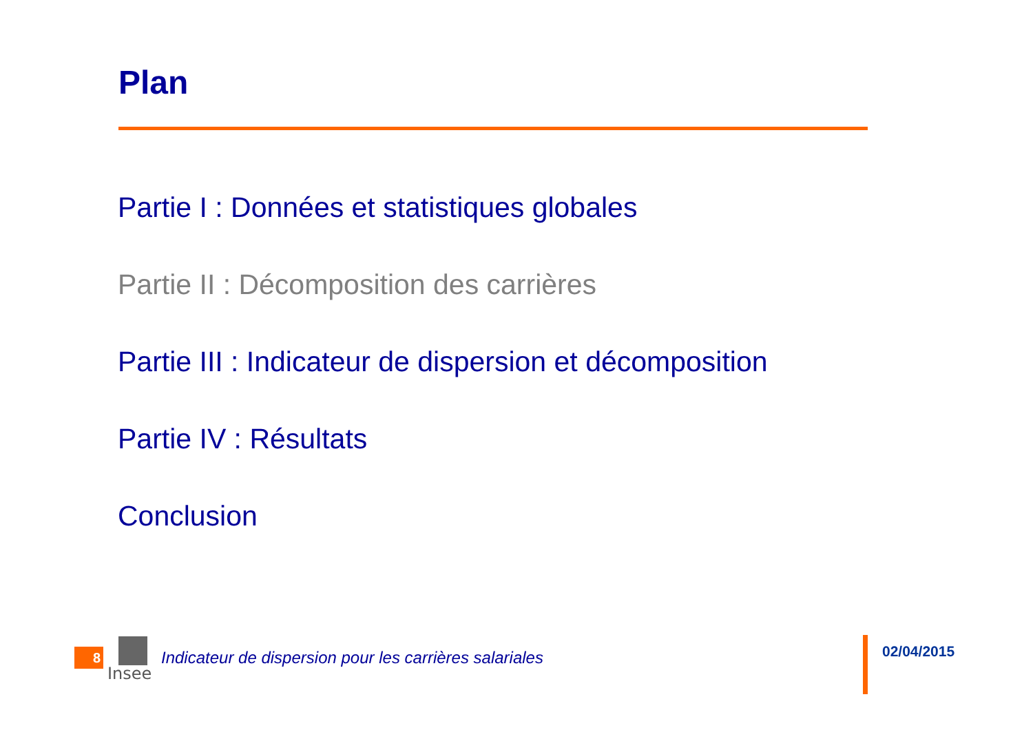Plan
Partie I : Données et statistiques globales
Partie II : Décomposition des carrières
Partie III : Indicateur de dispersion et décomposition
Partie IV : Résultats
Conclusion
8
Insee
Indicateur de dispersion pour les carrières salariales
02/04/2015